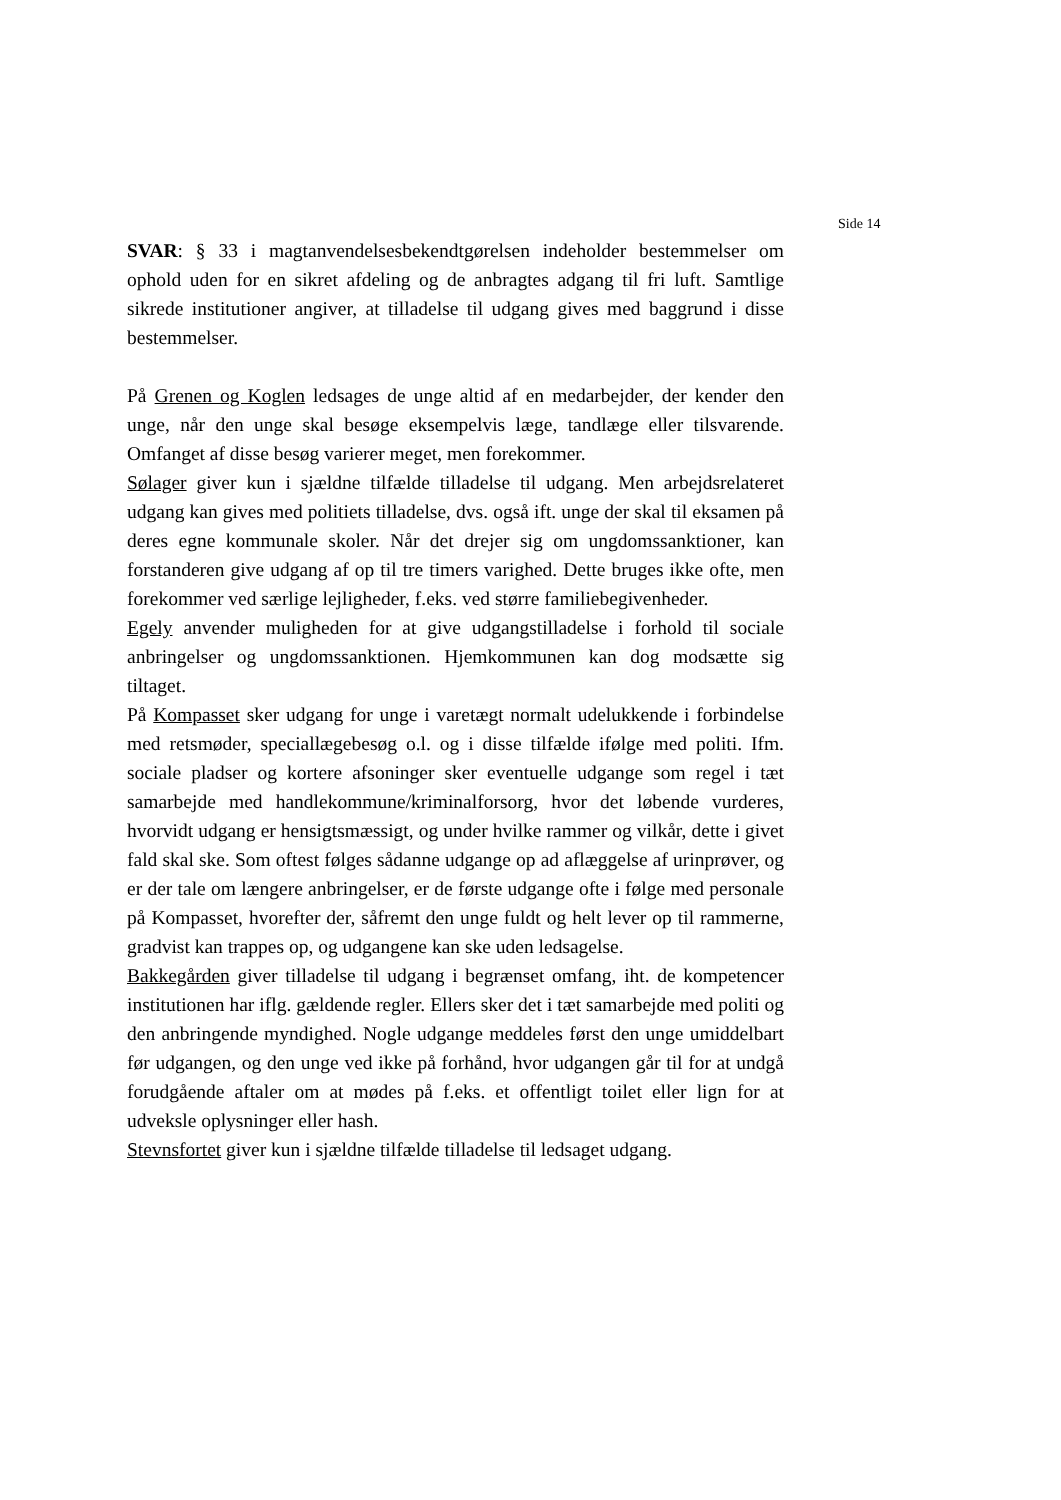Side 14
SVAR: § 33 i magtanvendelsesbekendtgørelsen indeholder bestemmelser om ophold uden for en sikret afdeling og de anbragtes adgang til fri luft. Samtlige sikrede institutioner angiver, at tilladelse til udgang gives med baggrund i disse bestemmelser.
På Grenen og Koglen ledsages de unge altid af en medarbejder, der kender den unge, når den unge skal besøge eksempelvis læge, tandlæge eller tilsvarende. Omfanget af disse besøg varierer meget, men forekommer.
Sølager giver kun i sjældne tilfælde tilladelse til udgang. Men arbejdsrelateret udgang kan gives med politiets tilladelse, dvs. også ift. unge der skal til eksamen på deres egne kommunale skoler. Når det drejer sig om ungdomssanktioner, kan forstanderen give udgang af op til tre timers varighed. Dette bruges ikke ofte, men forekommer ved særlige lejligheder, f.eks. ved større familiebegivenheder.
Egely anvender muligheden for at give udgangstilladelse i forhold til sociale anbringelser og ungdomssanktionen. Hjemkommunen kan dog modsætte sig tiltaget.
På Kompasset sker udgang for unge i varetægt normalt udelukkende i forbindelse med retsmøder, speciallægebesøg o.l. og i disse tilfælde ifølge med politi. Ifm. sociale pladser og kortere afsoninger sker eventuelle udgange som regel i tæt samarbejde med handlekommune/kriminalforsorg, hvor det løbende vurderes, hvorvidt udgang er hensigtsmæssigt, og under hvilke rammer og vilkår, dette i givet fald skal ske. Som oftest følges sådanne udgange op ad aflæggelse af urinprøver, og er der tale om længere anbringelser, er de første udgange ofte i følge med personale på Kompasset, hvorefter der, såfremt den unge fuldt og helt lever op til rammerne, gradvist kan trappes op, og udgangene kan ske uden ledsagelse.
Bakkegården giver tilladelse til udgang i begrænset omfang, iht. de kompetencer institutionen har iflg. gældende regler. Ellers sker det i tæt samarbejde med politi og den anbringende myndighed. Nogle udgange meddeles først den unge umiddelbart før udgangen, og den unge ved ikke på forhånd, hvor udgangen går til for at undgå forudgående aftaler om at mødes på f.eks. et offentligt toilet eller lign for at udveksle oplysninger eller hash.
Stevnsfortet giver kun i sjældne tilfælde tilladelse til ledsaget udgang.